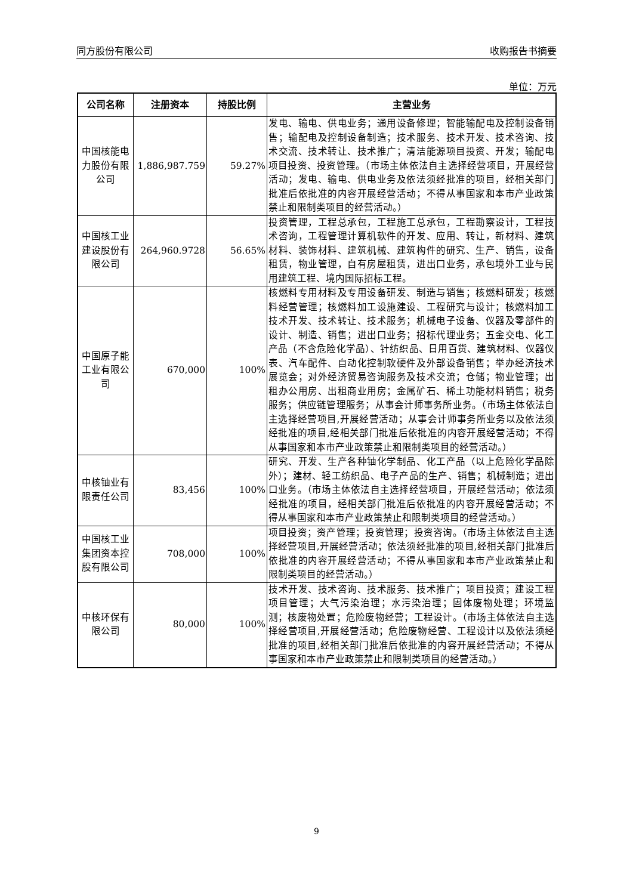同方股份有限公司 收购报告书摘要
单位：万元
| 公司名称 | 注册资本 | 持股比例 | 主营业务 |
| --- | --- | --- | --- |
| 中国核能电力股份有限公司 | 1,886,987.759 | 59.27% | 发电、输电、供电业务；通用设备修理；智能输配电及控制设备销售；输配电及控制设备制造；技术服务、技术开发、技术咨询、技术交流、技术转让、技术推广；清洁能源项目投资、开发；输配电项目投资、投资管理。（市场主体依法自主选择经营项目，开展经营活动；发电、输电、供电业务及依法须经批准的项目，经相关部门批准后依批准的内容开展经营活动；不得从事国家和本市产业政策禁止和限制类项目的经营活动。） |
| 中国核工业建设股份有限公司 | 264,960.9728 | 56.65% | 投资管理，工程总承包，工程施工总承包，工程勘察设计，工程技术咨询，工程管理计算机软件的开发、应用、转让，新材料、建筑材料、装饰材料、建筑机械、建筑构件的研究、生产、销售，设备租赁，物业管理，自有房屋租赁，进出口业务，承包境外工业与民用建筑工程、境内国际招标工程。 |
| 中国原子能工业有限公司 | 670,000 | 100% | 核燃料专用材料及专用设备研发、制造与销售；核燃料研发；核燃料经营管理；核燃料加工设施建设、工程研究与设计；核燃料加工技术开发、技术转让、技术服务；机械电子设备、仪器及零部件的设计、制造、销售；进出口业务；招标代理业务；五金交电、化工产品（不含危险化学品）、针纺织品、日用百货、建筑材料、仪器仪表、汽车配件、自动化控制软硬件及外部设备销售；举办经济技术展览会；对外经济贸易咨询服务及技术交流；仓储；物业管理；出租办公用房、出租商业用房；金属矿石、稀土功能材料销售；税务服务；供应链管理服务；从事会计师事务所业务。（市场主体依法自主选择经营项目,开展经营活动；从事会计师事务所业务以及依法须经批准的项目,经相关部门批准后依批准的内容开展经营活动；不得从事国家和本市产业政策禁止和限制类项目的经营活动。） |
| 中核铀业有限责任公司 | 83,456 | 100% | 研究、开发、生产各种铀化学制品、化工产品（以上危险化学品除外）；建材、轻工纺织品、电子产品的生产、销售；机械制造；进出口业务。（市场主体依法自主选择经营项目，开展经营活动；依法须经批准的项目，经相关部门批准后依批准的内容开展经营活动；不得从事国家和本市产业政策禁止和限制类项目的经营活动。） |
| 中国核工业集团资本控股有限公司 | 708,000 | 100% | 项目投资；资产管理；投资管理；投资咨询。（市场主体依法自主选择经营项目,开展经营活动；依法须经批准的项目,经相关部门批准后依批准的内容开展经营活动；不得从事国家和本市产业政策禁止和限制类项目的经营活动。） |
| 中核环保有限公司 | 80,000 | 100% | 技术开发、技术咨询、技术服务、技术推广；项目投资；建设工程项目管理；大气污染治理；水污染治理；固体废物处理；环境监测；核废物处置；危险废物经营；工程设计。（市场主体依法自主选择经营项目,开展经营活动；危险废物经营、工程设计以及依法须经批准的项目,经相关部门批准后依批准的内容开展经营活动；不得从事国家和本市产业政策禁止和限制类项目的经营活动。） |
9